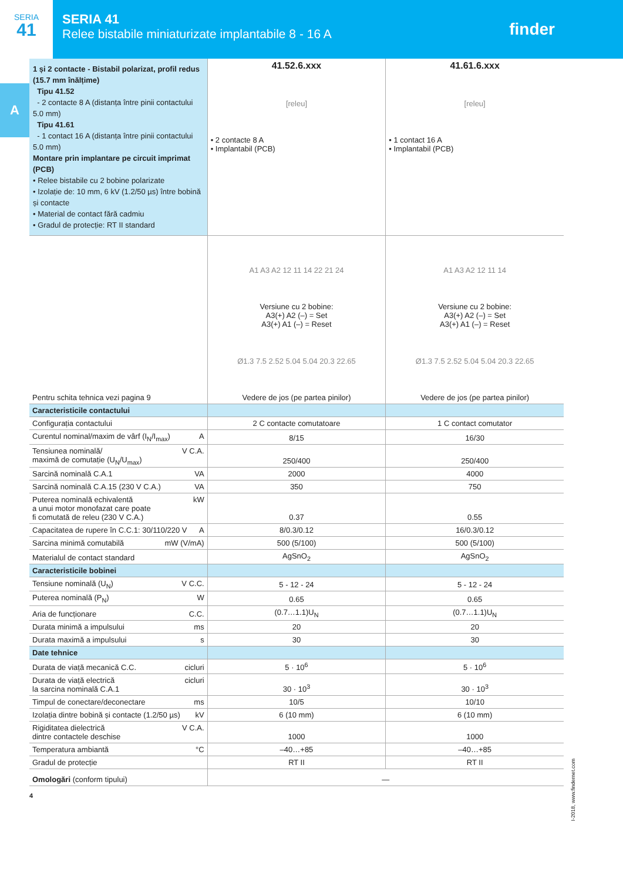SERIA
41
SERIA 41
Relee bistabile miniaturizate implantabile 8 - 16 A
finder
A
| 1 și 2 contacte - Bistabil polarizat, profil redus (15.7 mm înălțime) Tipu 41.52 - 2 contacte 8 A (distanța între pinii contactului 5.0 mm) Tipu 41.61 - 1 contact 16 A (distanța între pinii contactului 5.0 mm) Montare prin implantare pe circuit imprimat (PCB) • Relee bistabile cu 2 bobine polarizate • Izolație de: 10 mm, 6 kV (1.2/50 µs) între bobină și contacte • Material de contact fără cadmiu • Gradul de protecție: RT II standard | 41.52.6.xxx [releu] • 2 contacte 8 A • Implantabil (PCB) | 41.61.6.xxx [releu] • 1 contact 16 A • Implantabil (PCB) |
| Pentru schita tehnica vezi pagina 9 | A1 A3 A2 12 11 14 22 21 24 Versiune cu 2 bobine: A3(+) A2 (–) = Set A3(+) A1 (–) = Reset Ø1.3 7.5 2.52 5.04 5.04 20.3 22.65 Vedere de jos (pe partea pinilor) | A1 A3 A2 12 11 14 Versiune cu 2 bobine: A3(+) A2 (–) = Set A3(+) A1 (–) = Reset Ø1.3 7.5 2.52 5.04 5.04 20.3 22.65 Vedere de jos (pe partea pinilor) |
| Caracteristicile contactului | | |
| Configurația contactului | 2 C contacte comutatoare | 1 C contact comutator |
| Curentul nominal/maxim de vârf (I<sub>N</sub>/I<sub>max</sub>) A | 8/15 | 16/30 |
| Tensiunea nominală/ maximă de comutație (U<sub>N</sub>/U<sub>max</sub>) V C.A. | 250/400 | 250/400 |
| Sarcină nominală C.A.1 VA | 2000 | 4000 |
| Sarcină nominală C.A.15 (230 V C.A.) VA | 350 | 750 |
| Puterea nominală echivalentă a unui motor monofazat care poate fi comutată de releu (230 V C.A.) kW | 0.37 | 0.55 |
| Capacitatea de rupere în C.C.1: 30/110/220 V A | 8/0.3/0.12 | 16/0.3/0.12 |
| Sarcina minimă comutabilă mW (V/mA) | 500 (5/100) | 500 (5/100) |
| Materialul de contact standard | AgSnO<sub>2</sub> | AgSnO<sub>2</sub> |
| Caracteristicile bobinei | | |
| Tensiune nominală (U<sub>N</sub>) V C.C. | 5 - 12 - 24 | 5 - 12 - 24 |
| Puterea nominală (P<sub>N</sub>) W | 0.65 | 0.65 |
| Aria de funcționare C.C. | (0.7…1.1)U<sub>N</sub> | (0.7…1.1)U<sub>N</sub> |
| Durata minimă a impulsului ms | 20 | 20 |
| Durata maximă a impulsului s | 30 | 30 |
| Date tehnice | | |
| Durata de viață mecanică C.C. cicluri | 5 · 10<sup>6</sup> | 5 · 10<sup>6</sup> |
| Durata de viață electrică la sarcina nominală C.A.1 cicluri | 30 · 10<sup>3</sup> | 30 · 10<sup>3</sup> |
| Timpul de conectare/deconectare ms | 10/5 | 10/10 |
| Izolația dintre bobină și contacte (1.2/50 µs) kV | 6 (10 mm) | 6 (10 mm) |
| Rigiditatea dielectrică dintre contactele deschise V C.A. | 1000 | 1000 |
| Temperatura ambiantă °C | –40…+85 | –40…+85 |
| Gradul de protecție | RT II | RT II |
| Omologări (conform tipului) | — | |
4
I-2018, www.findernet.com